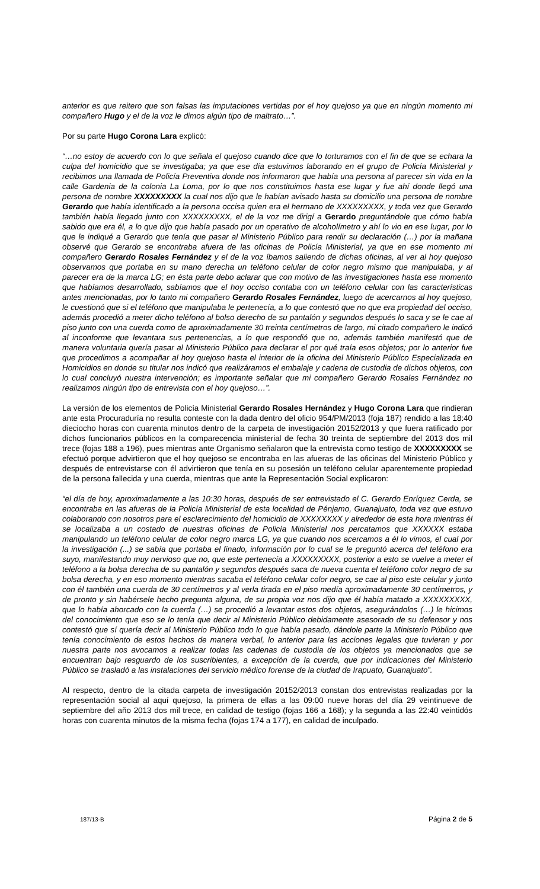anterior es que reitero que son falsas las imputaciones vertidas por el hoy quejoso ya que en ningún momento mi compañero Hugo y el de la voz le dimos algún tipo de maltrato…”.
Por su parte Hugo Corona Lara explicó:
“…no estoy de acuerdo con lo que señala el quejoso cuando dice que lo torturamos con el fin de que se echara la culpa del homicidio que se investigaba; ya que ese día estuvimos laborando en el grupo de Policía Ministerial y recibimos una llamada de Policía Preventiva donde nos informaron que había una persona al parecer sin vida en la calle Gardenia de la colonia La Loma, por lo que nos constituimos hasta ese lugar y fue ahí donde llegó una persona de nombre XXXXXXXXX la cual nos dijo que le habían avisado hasta su domicilio una persona de nombre Gerardo que había identificado a la persona occisa quien era el hermano de XXXXXXXXX, y toda vez que Gerardo también había llegado junto con XXXXXXXXX, el de la voz me dirigí a Gerardo preguntándole que cómo había sabido que era él, a lo que dijo que había pasado por un operativo de alcoholímetro y ahí lo vio en ese lugar, por lo que le indiqué a Gerardo que tenía que pasar al Ministerio Público para rendir su declaración (…) por la mañana observé que Gerardo se encontraba afuera de las oficinas de Policía Ministerial, ya que en ese momento mi compañero Gerardo Rosales Fernández y el de la voz íbamos saliendo de dichas oficinas, al ver al hoy quejoso observamos que portaba en su mano derecha un teléfono celular de color negro mismo que manipulaba, y al parecer era de la marca LG; en ésta parte debo aclarar que con motivo de las investigaciones hasta ese momento que habíamos desarrollado, sabíamos que el hoy occiso contaba con un teléfono celular con las características antes mencionadas, por lo tanto mi compañero Gerardo Rosales Fernández, luego de acercarnos al hoy quejoso, le cuestionó que si el teléfono que manipulaba le pertenecía, a lo que contestó que no que era propiedad del occiso, además procedió a meter dicho teléfono al bolso derecho de su pantalón y segundos después lo saca y se le cae al piso junto con una cuerda como de aproximadamente 30 treinta centímetros de largo, mi citado compañero le indicó al inconforme que levantara sus pertenencias, a lo que respondió que no, además también manifestó que de manera voluntaria quería pasar al Ministerio Público para declarar el por qué traía esos objetos; por lo anterior fue que procedimos a acompañar al hoy quejoso hasta el interior de la oficina del Ministerio Público Especializada en Homicidios en donde su titular nos indicó que realizáramos el embalaje y cadena de custodia de dichos objetos, con lo cual concluyó nuestra intervención; es importante señalar que mi compañero Gerardo Rosales Fernández no realizamos ningún tipo de entrevista con el hoy quejoso…”.
La versión de los elementos de Policía Ministerial Gerardo Rosales Hernández y Hugo Corona Lara que rindieran ante esta Procuraduría no resulta conteste con la dada dentro del oficio 954/PM/2013 (foja 187) rendido a las 18:40 dieciocho horas con cuarenta minutos dentro de la carpeta de investigación 20152/2013 y que fuera ratificado por dichos funcionarios públicos en la comparecencia ministerial de fecha 30 treinta de septiembre del 2013 dos mil trece (fojas 188 a 196), pues mientras ante Organismo señalaron que la entrevista como testigo de XXXXXXXXX se efectuó porque advirtieron que el hoy quejoso se encontraba en las afueras de las oficinas del Ministerio Público y después de entrevistarse con él advirtieron que tenía en su posesión un teléfono celular aparentemente propiedad de la persona fallecida y una cuerda, mientras que ante la Representación Social explicaron:
“el día de hoy, aproximadamente a las 10:30 horas, después de ser entrevistado el C. Gerardo Enríquez Cerda, se encontraba en las afueras de la Policía Ministerial de esta localidad de Pénjamo, Guanajuato, toda vez que estuvo colaborando con nosotros para el esclarecimiento del homicidio de XXXXXXXX y alrededor de esta hora mientras él se localizaba a un costado de nuestras oficinas de Policía Ministerial nos percatamos que XXXXXX estaba manipulando un teléfono celular de color negro marca LG, ya que cuando nos acercamos a él lo vimos, el cual por la investigación (...) se sabía que portaba el finado, información por lo cual se le preguntó acerca del teléfono era suyo, manifestando muy nervioso que no, que este pertenecía a XXXXXXXXX, posterior a esto se vuelve a meter el teléfono a la bolsa derecha de su pantalón y segundos después saca de nueva cuenta el teléfono color negro de su bolsa derecha, y en eso momento mientras sacaba el teléfono celular color negro, se cae al piso este celular y junto con él también una cuerda de 30 centímetros y al verla tirada en el piso medía aproximadamente 30 centímetros, y de pronto y sin habérsele hecho pregunta alguna, de su propia voz nos dijo que él había matado a XXXXXXXXX, que lo había ahorcado con la cuerda (…) se procedió a levantar estos dos objetos, asegurándolos (…) le hicimos del conocimiento que eso se lo tenía que decir al Ministerio Público debidamente asesorado de su defensor y nos contestó que sí quería decir al Ministerio Público todo lo que había pasado, dándole parte la Ministerio Público que tenía conocimiento de estos hechos de manera verbal, lo anterior para las acciones legales que tuvieran y por nuestra parte nos avocamos a realizar todas las cadenas de custodia de los objetos ya mencionados que se encuentran bajo resguardo de los suscribientes, a excepción de la cuerda, que por indicaciones del Ministerio Público se trasladó a las instalaciones del servicio médico forense de la ciudad de Irapuato, Guanajuato”.
Al respecto, dentro de la citada carpeta de investigación 20152/2013 constan dos entrevistas realizadas por la representación social al aquí quejoso, la primera de ellas a las 09:00 nueve horas del día 29 veintinueve de septiembre del año 2013 dos mil trece, en calidad de testigo (fojas 166 a 168); y la segunda a las 22:40 veintidós horas con cuarenta minutos de la misma fecha (fojas 174 a 177), en calidad de inculpado.
187/13-B Página 2 de 5